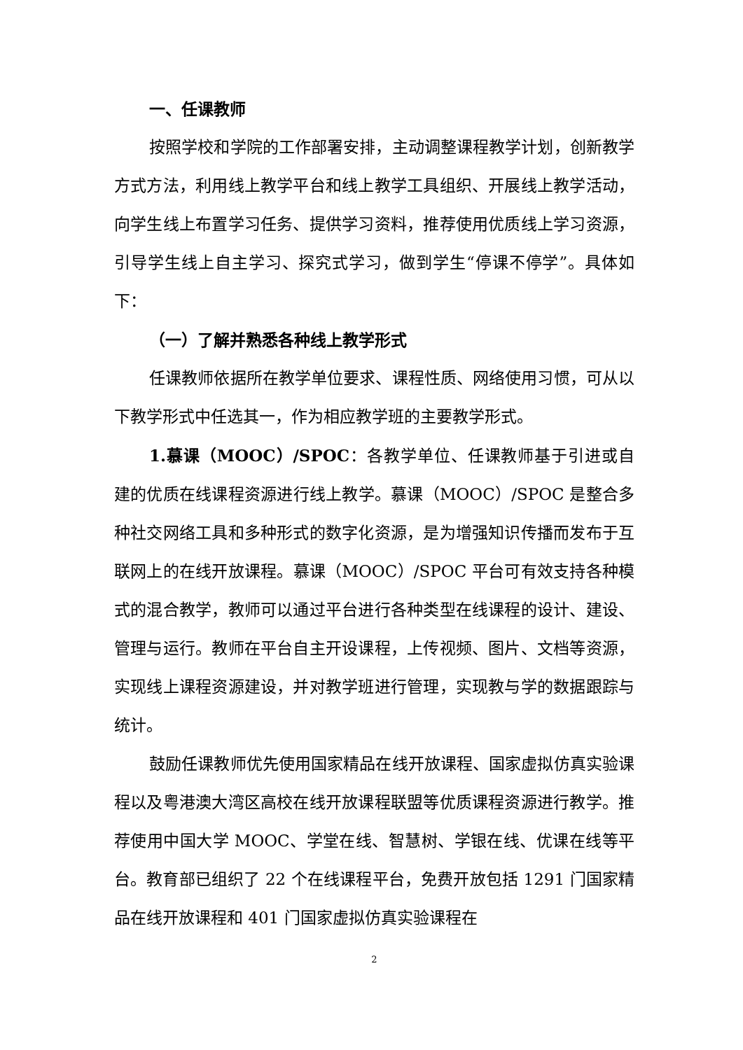一、任课教师
按照学校和学院的工作部署安排，主动调整课程教学计划，创新教学方式方法，利用线上教学平台和线上教学工具组织、开展线上教学活动，向学生线上布置学习任务、提供学习资料，推荐使用优质线上学习资源，引导学生线上自主学习、探究式学习，做到学生“停课不停学”。具体如下：
（一）了解并熟悉各种线上教学形式
任课教师依据所在教学单位要求、课程性质、网络使用习惯，可从以下教学形式中任选其一，作为相应教学班的主要教学形式。
1.慕课（MOOC）/SPOC：各教学单位、任课教师基于引进或自建的优质在线课程资源进行线上教学。慕课（MOOC）/SPOC 是整合多种社交网络工具和多种形式的数字化资源，是为增强知识传播而发布于互联网上的在线开放课程。慕课（MOOC）/SPOC 平台可有效支持各种模式的混合教学，教师可以通过平台进行各种类型在线课程的设计、建设、管理与运行。教师在平台自主开设课程，上传视频、图片、文档等资源，实现线上课程资源建设，并对教学班进行管理，实现教与学的数据跟踪与统计。
鼓励任课教师优先使用国家精品在线开放课程、国家虚拟仿真实验课程以及粤港澳大湾区高校在线开放课程联盟等优质课程资源进行教学。推荐使用中国大学 MOOC、学堂在线、智慧树、学银在线、优课在线等平台。教育部已组织了 22 个在线课程平台，免费开放包括 1291 门国家精品在线开放课程和 401 门国家虚拟仿真实验课程在
2